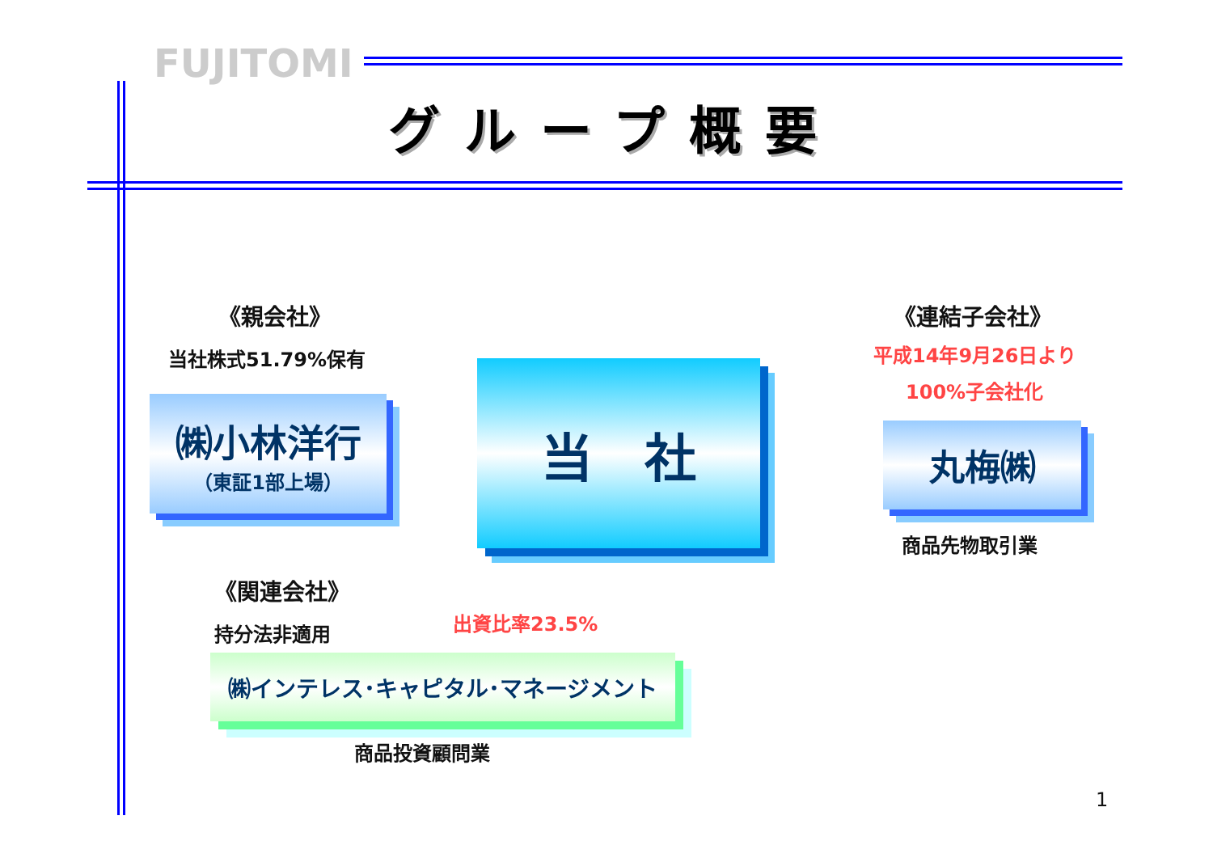FUJITOMI
グループ概要
《親会社》
当社株式51.79%保有
㈱小林洋行
（東証1部上場）
当　社
《連結子会社》
平成14年9月26日より
100%子会社化
丸梅㈱
商品先物取引業
《関連会社》
持分法非適用 出資比率23.5%
㈱インテレス･キャピタル･マネージメント
商品投資顧問業
1